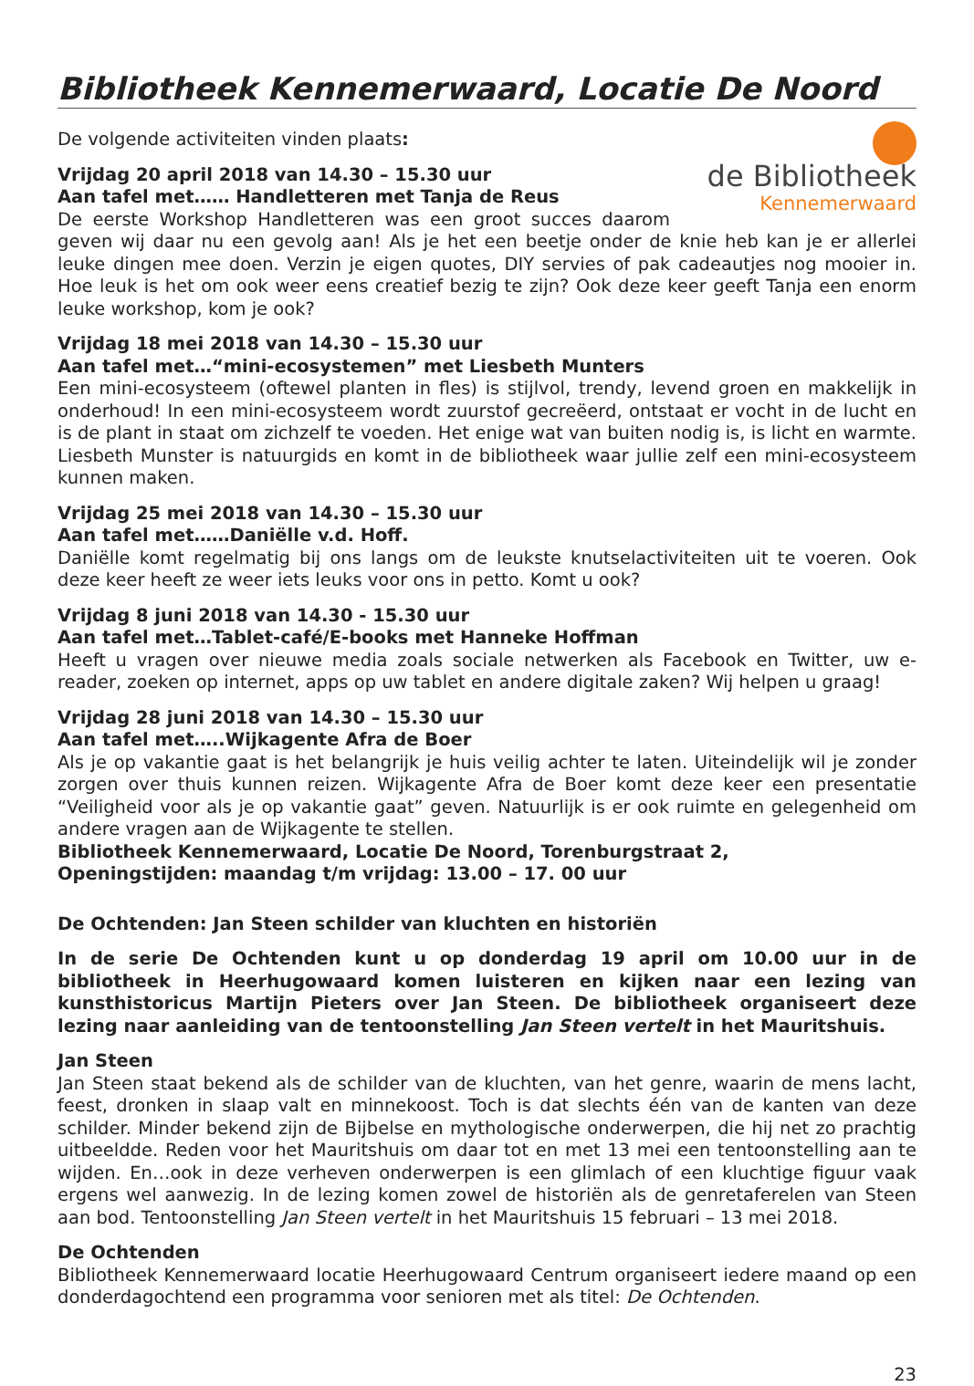Bibliotheek Kennemerwaard, Locatie De Noord
de Bibliotheek
Kennemerwaard
De volgende activiteiten vinden plaats:
Vrijdag 20 april 2018 van 14.30 – 15.30 uur
Aan tafel met…… Handletteren met Tanja de Reus
De eerste Workshop Handletteren was een groot succes daarom geven wij daar nu een gevolg aan! Als je het een beetje onder de knie heb kan je er allerlei leuke dingen mee doen. Verzin je eigen quotes, DIY servies of pak cadeautjes nog mooier in. Hoe leuk is het om ook weer eens creatief bezig te zijn? Ook deze keer geeft Tanja een enorm leuke workshop, kom je ook?
Vrijdag 18 mei 2018 van 14.30 – 15.30 uur
Aan tafel met…“mini-ecosystemen” met Liesbeth Munters
Een mini-ecosysteem (oftewel planten in fles) is stijlvol, trendy, levend groen en makkelijk in onderhoud! In een mini-ecosysteem wordt zuurstof gecreëerd, ontstaat er vocht in de lucht en is de plant in staat om zichzelf te voeden. Het enige wat van buiten nodig is, is licht en warmte. Liesbeth Munster is natuurgids en komt in de bibliotheek waar jullie zelf een mini-ecosysteem kunnen maken.
Vrijdag 25 mei 2018 van 14.30 – 15.30 uur
Aan tafel met……Daniëlle v.d. Hoff.
Daniëlle komt regelmatig bij ons langs om de leukste knutselactiviteiten uit te voeren. Ook deze keer heeft ze weer iets leuks voor ons in petto. Komt u ook?
Vrijdag 8 juni 2018 van 14.30 - 15.30 uur
Aan tafel met…Tablet-café/E-books met Hanneke Hoffman
Heeft u vragen over nieuwe media zoals sociale netwerken als Facebook en Twitter, uw e-reader, zoeken op internet, apps op uw tablet en andere digitale zaken? Wij helpen u graag!
Vrijdag 28 juni 2018 van 14.30 – 15.30 uur
Aan tafel met…..Wijkagente Afra de Boer
Als je op vakantie gaat is het belangrijk je huis veilig achter te laten. Uiteindelijk wil je zonder zorgen over thuis kunnen reizen. Wijkagente Afra de Boer komt deze keer een presentatie “Veiligheid voor als je op vakantie gaat” geven. Natuurlijk is er ook ruimte en gelegenheid om andere vragen aan de Wijkagente te stellen.
Bibliotheek Kennemerwaard, Locatie De Noord, Torenburgstraat 2,
Openingstijden: maandag t/m vrijdag: 13.00 – 17. 00 uur
De Ochtenden: Jan Steen schilder van kluchten en historiën
In de serie De Ochtenden kunt u op donderdag 19 april om 10.00 uur in de bibliotheek in Heerhugowaard komen luisteren en kijken naar een lezing van kunsthistoricus Martijn Pieters over Jan Steen. De bibliotheek organiseert deze lezing naar aanleiding van de tentoonstelling Jan Steen vertelt in het Mauritshuis.
Jan Steen
Jan Steen staat bekend als de schilder van de kluchten, van het genre, waarin de mens lacht, feest, dronken in slaap valt en minnekoost. Toch is dat slechts één van de kanten van deze schilder. Minder bekend zijn de Bijbelse en mythologische onderwerpen, die hij net zo prachtig uitbeeldde. Reden voor het Mauritshuis om daar tot en met 13 mei een tentoonstelling aan te wijden. En…ook in deze verheven onderwerpen is een glimlach of een kluchtige figuur vaak ergens wel aanwezig. In de lezing komen zowel de historiën als de genretaferelen van Steen aan bod. Tentoonstelling Jan Steen vertelt in het Mauritshuis 15 februari – 13 mei 2018.
De Ochtenden
Bibliotheek Kennemerwaard locatie Heerhugowaard Centrum organiseert iedere maand op een donderdagochtend een programma voor senioren met als titel: De Ochtenden.
23